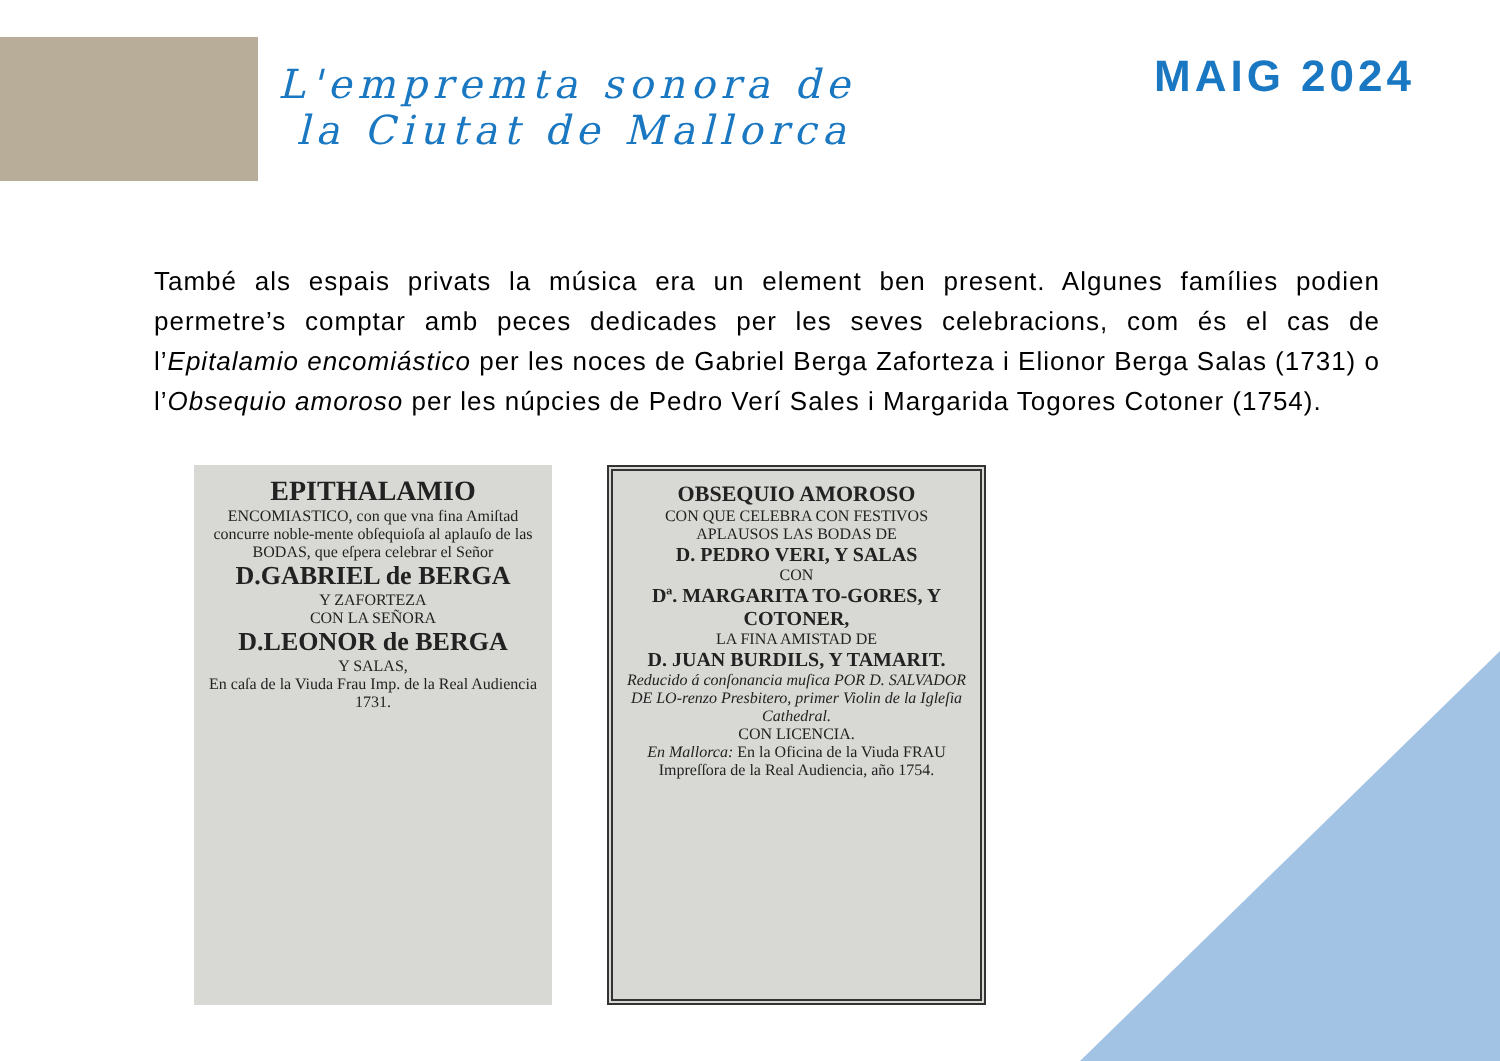L'empremta sonora de
la Ciutat de Mallorca
MAIG 2024
També als espais privats la música era un element ben present. Algunes famílies podien permetre’s comptar amb peces dedicades per les seves celebracions, com és el cas de l’Epitalamio encomiástico per les noces de Gabriel Berga Zaforteza i Elionor Berga Salas (1731) o l’Obsequio amoroso per les núpcies de Pedro Verí Sales i Margarida Togores Cotoner (1754).
EPITHALAMIO
ENCOMIASTICO, con que vna fina Amiſtad concurre noble-mente obſequioſa al aplauſo de las BODAS, que eſpera celebrar el Señor
D.GABRIEL de BERGA
Y ZAFORTEZA
CON LA SEÑORA
D.LEONOR de BERGA
Y SALAS,
En caſa de la Viuda Frau Imp. de la Real Audiencia 1731.
OBSEQUIO AMOROSO
CON QUE CELEBRA CON FESTIVOS APLAUSOS LAS BODAS DE
D. PEDRO VERI, Y SALAS
CON
Dª. MARGARITA TO-GORES, Y COTONER,
LA FINA AMISTAD DE
D. JUAN BURDILS, Y TAMARIT.
Reducido á conſonancia muſica POR D. SALVADOR DE LO-renzo Presbitero, primer Violin de la Igleſia Cathedral.
CON LICENCIA.
En Mallorca: En la Oficina de la Viuda FRAU Impreſſora de la Real Audiencia, año 1754.